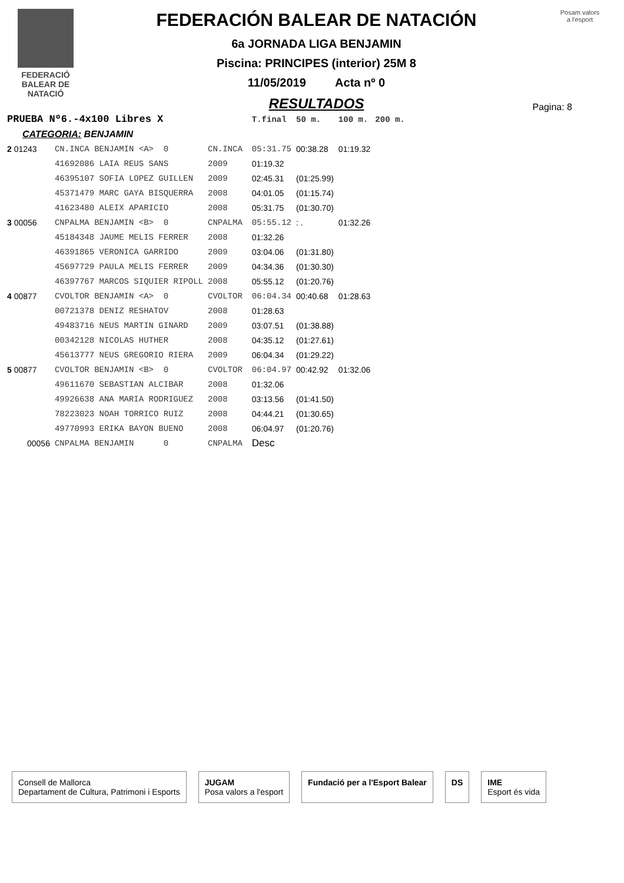FEDERACIÓ
BALEAR DE
NATACIÓ
FEDERACIÓN BALEAR DE NATACIÓN
6a JORNADA LIGA BENJAMIN
Piscina: PRINCIPES (interior) 25M 8
11/05/2019 Acta nº 0
RESULTADOS
Posam valors a l'esport
Pagina: 8
| PRUEBA Nº6.-4x100 Libres X | | | | T.final | 50 m. | 100 m. | 200 m. |
| --- | --- | --- | --- | --- | --- | --- | --- |
| CATEGORIA: BENJAMIN | | | | | | | |
| 2 01243 | CN.INCA BENJAMIN <A> 0 | CN.INCA | | 05:31.75 | 00:38.28 | 01:19.32 | |
| | 41692086 LAIA REUS SANS | 2009 | | 01:19.32 | | | |
| | 46395107 SOFIA LOPEZ GUILLEN | 2009 | | 02:45.31 | (01:25.99) | | |
| | 45371479 MARC GAYA BISQUERRA | 2008 | | 04:01.05 | (01:15.74) | | |
| | 41623480 ALEIX APARICIO | 2008 | | 05:31.75 | (01:30.70) | | |
| 3 00056 | CNPALMA BENJAMIN <B> 0 | CNPALMA | | 05:55.12 | : . | 01:32.26 | |
| | 45184348 JAUME MELIS FERRER | 2008 | | 01:32.26 | | | |
| | 46391865 VERONICA GARRIDO | 2009 | | 03:04.06 | (01:31.80) | | |
| | 45697729 PAULA MELIS FERRER | 2009 | | 04:34.36 | (01:30.30) | | |
| | 46397767 MARCOS SIQUIER RIPOLL | 2008 | | 05:55.12 | (01:20.76) | | |
| 4 00877 | CVOLTOR BENJAMIN <A> 0 | CVOLTOR | | 06:04.34 | 00:40.68 | 01:28.63 | |
| | 00721378 DENIZ RESHATOV | 2008 | | 01:28.63 | | | |
| | 49483716 NEUS MARTIN GINARD | 2009 | | 03:07.51 | (01:38.88) | | |
| | 00342128 NICOLAS HUTHER | 2008 | | 04:35.12 | (01:27.61) | | |
| | 45613777 NEUS GREGORIO RIERA | 2009 | | 06:04.34 | (01:29.22) | | |
| 5 00877 | CVOLTOR BENJAMIN <B> 0 | CVOLTOR | | 06:04.97 | 00:42.92 | 01:32.06 | |
| | 49611670 SEBASTIAN ALCIBAR | 2008 | | 01:32.06 | | | |
| | 49926638 ANA MARIA RODRIGUEZ | 2008 | | 03:13.56 | (01:41.50) | | |
| | 78223023 NOAH TORRICO RUIZ | 2008 | | 04:44.21 | (01:30.65) | | |
| | 49770993 ERIKA BAYON BUENO | 2008 | | 06:04.97 | (01:20.76) | | |
| 00056 | CNPALMA BENJAMIN 0 | CNPALMA | | Desc | | | |
Consell de Mallorca
Departament de Cultura, Patrimoni i Esports
JUGAM
Posa valors a l'esport
Fundació per a l'Esport Balear DS IME
Esport és vida